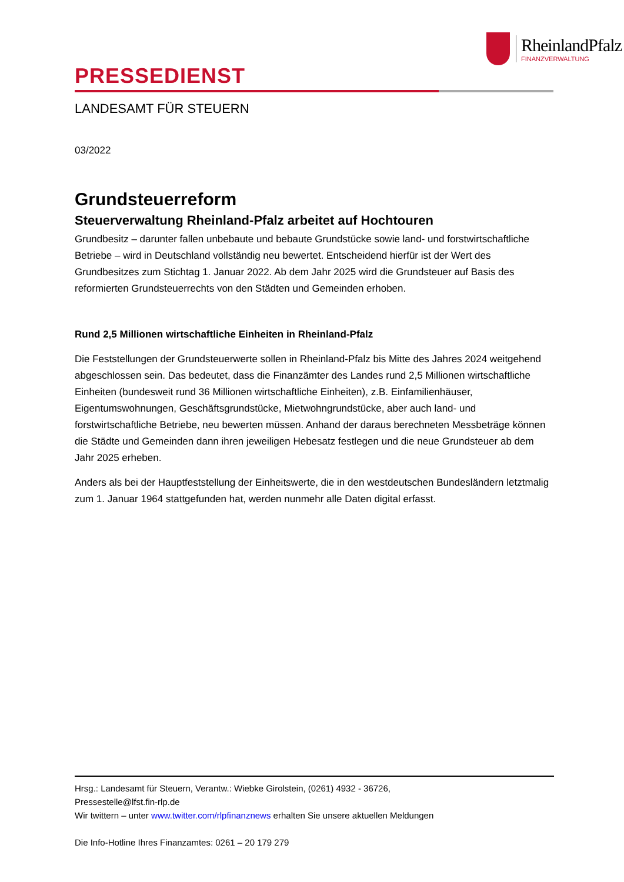RheinlandPfalz
FINANZVERWALTUNG
PRESSEDIENST
LANDESAMT FÜR STEUERN
03/2022
Grundsteuerreform
Steuerverwaltung Rheinland-Pfalz arbeitet auf Hochtouren
Grundbesitz – darunter fallen unbebaute und bebaute Grundstücke sowie land- und forstwirtschaftliche Betriebe – wird in Deutschland vollständig neu bewertet. Entscheidend hierfür ist der Wert des Grundbesitzes zum Stichtag 1. Januar 2022. Ab dem Jahr 2025 wird die Grundsteuer auf Basis des reformierten Grundsteuerrechts von den Städten und Gemeinden erhoben.
Rund 2,5 Millionen wirtschaftliche Einheiten in Rheinland-Pfalz
Die Feststellungen der Grundsteuerwerte sollen in Rheinland-Pfalz bis Mitte des Jahres 2024 weitgehend abgeschlossen sein. Das bedeutet, dass die Finanzämter des Landes rund 2,5 Millionen wirtschaftliche Einheiten (bundesweit rund 36 Millionen wirtschaftliche Einheiten), z.B. Einfamilienhäuser, Eigentumswohnungen, Geschäftsgrundstücke, Mietwohngrundstücke, aber auch land- und forstwirtschaftliche Betriebe, neu bewerten müssen. Anhand der daraus berechneten Messbeträge können die Städte und Gemeinden dann ihren jeweiligen Hebesatz festlegen und die neue Grundsteuer ab dem Jahr 2025 erheben.
Anders als bei der Hauptfeststellung der Einheitswerte, die in den westdeutschen Bundesländern letztmalig zum 1. Januar 1964 stattgefunden hat, werden nunmehr alle Daten digital erfasst.
Hrsg.: Landesamt für Steuern, Verantw.: Wiebke Girolstein, (0261) 4932 - 36726,
Pressestelle@lfst.fin-rlp.de
Wir twittern – unter www.twitter.com/rlpfinanznews erhalten Sie unsere aktuellen Meldungen
Die Info-Hotline Ihres Finanzamtes: 0261 – 20 179 279